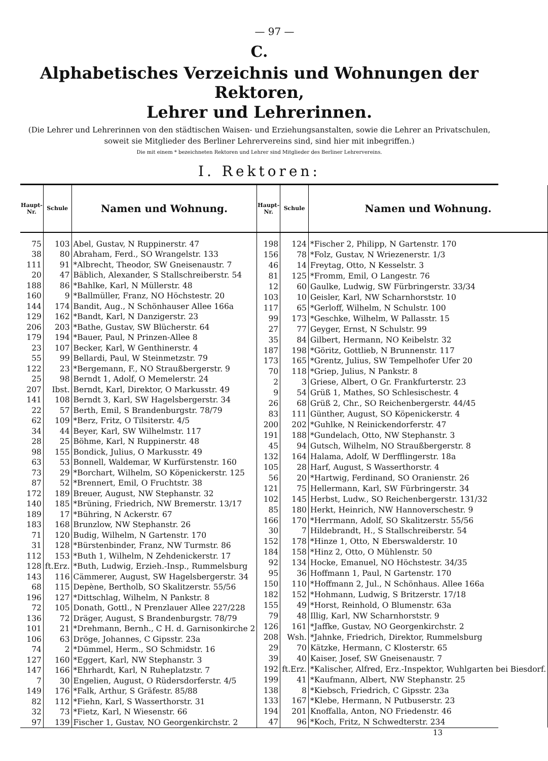— 97 —
C.
Alphabetisches Verzeichnis und Wohnungen der Rektoren,
Lehrer und Lehrerinnen.
(Die Lehrer und Lehrerinnen von den städtischen Waisen- und Erziehungsanstalten, sowie die Lehrer an Privatschulen, soweit sie Mitglieder des Berliner Lehrervereins sind, sind hier mit inbegriffen.)
Die mit einem * bezeichneten Rektoren und Lehrer sind Mitglieder des Berliner Lehrervereins.
I. Rektoren:
| Haupt-Nr. | Schule | Namen und Wohnung. |
| --- | --- | --- |
| 75 | 103 | Abel, Gustav, N Ruppinerstr. 47 |
| 38 | 80 | Abraham, Ferd., SO Wrangelstr. 133 |
| 111 | 91 | *Albrecht, Theodor, SW Gneisenaustr. 7 |
| 20 | 47 | Bäblich, Alexander, S Stallschreiberstr. 54 |
| 188 | 86 | *Bahlke, Karl, N Müllerstr. 48 |
| 160 | 9 | *Ballmüller, Franz, NO Höchstestr. 20 |
| 144 | 174 | Bandit, Aug., N Schönhauser Allee 166a |
| 129 | 162 | *Bandt, Karl, N Danzigerstr. 23 |
| 206 | 203 | *Bathe, Gustav, SW Blücherstr. 64 |
| 179 | 194 | *Bauer, Paul, N Prinzen-Allee 8 |
| 23 | 107 | Becker, Karl, W Genthinerstr. 4 |
| 55 | 99 | Bellardi, Paul, W Steinmetzstr. 79 |
| 122 | 23 | *Bergemann, F., NO Straußbergerstr. 9 |
| 25 | 98 | Berndt 1, Adolf, O Memelerstr. 24 |
| 207 | Ibst. | Berndt, Karl, Direktor, O Markusstr. 49 |
| 141 | 108 | Berndt 3, Karl, SW Hagelsbergerstr. 34 |
| 22 | 57 | Berth, Emil, S Brandenburgstr. 78/79 |
| 62 | 109 | *Berz, Fritz, O Tilsiterstr. 4/5 |
| 34 | 44 | Beyer, Karl, SW Wilhelmstr. 117 |
| 28 | 25 | Böhme, Karl, N Ruppinerstr. 48 |
| 98 | 155 | Bondick, Julius, O Markusstr. 49 |
| 63 | 53 | Bonnell, Waldemar, W Kurfürstenstr. 160 |
| 73 | 29 | *Borchart, Wilhelm, SO Köpenickerstr. 125 |
| 87 | 52 | *Brennert, Emil, O Fruchtstr. 38 |
| 172 | 189 | Breuer, August, NW Stephanstr. 32 |
| 140 | 185 | *Brüning, Friedrich, NW Bremerstr. 13/17 |
| 189 | 17 | *Bühring, N Ackerstr. 67 |
| 183 | 168 | Brunzlow, NW Stephanstr. 26 |
| 71 | 120 | Budig, Wilhelm, N Gartenstr. 170 |
| 31 | 128 | *Bürstenbinder, Franz, NW Turmstr. 86 |
| 112 | 153 | *Buth 1, Wilhelm, N Zehdenickerstr. 17 |
| 128 | ft.Erz. | *Buth, Ludwig, Erzieh.-Insp., Rummelsburg |
| 143 | 116 | Cämmerer, August, SW Hagelsbergerstr. 34 |
| 68 | 115 | Depène, Bertholb, SO Skalitzerstr. 55/56 |
| 196 | 127 | *Dittschlag, Wilhelm, N Pankstr. 8 |
| 72 | 105 | Donath, Gottl., N Prenzlauer Allee 227/228 |
| 136 | 72 | Dräger, August, S Brandenburgstr. 78/79 |
| 101 | 21 | *Drehmann, Bernh., C H. d. Garnisonkirche 2 |
| 106 | 63 | Dröge, Johannes, C Gipsstr. 23a |
| 74 | 2 | *Dümmel, Herm., SO Schmidstr. 16 |
| 127 | 160 | *Eggert, Karl, NW Stephanstr. 3 |
| 147 | 166 | *Ehrhardt, Karl, N Ruheplatzstr. 7 |
| 7 | 30 | Engelien, August, O Rüdersdorferstr. 4/5 |
| 149 | 176 | *Falk, Arthur, S Gräfestr. 85/88 |
| 82 | 112 | *Fiehn, Karl, S Wasserthorstr. 31 |
| 32 | 73 | *Fietz, Karl, N Wiesenstr. 66 |
| 97 | 139 | Fischer 1, Gustav, NO Georgenkirchstr. 2 |
| Haupt-Nr. | Schule | Namen und Wohnung. |
| --- | --- | --- |
| 198 | 124 | *Fischer 2, Philipp, N Gartenstr. 170 |
| 156 | 78 | *Folz, Gustav, N Wriezenerstr. 1/3 |
| 46 | 14 | Freytag, Otto, N Kesselstr. 3 |
| 81 | 125 | *Fromm, Emil, O Langestr. 76 |
| 12 | 60 | Gaulke, Ludwig, SW Fürbringerstr. 33/34 |
| 103 | 10 | Geisler, Karl, NW Scharnhorststr. 10 |
| 117 | 65 | *Gerloff, Wilhelm, N Schulstr. 100 |
| 99 | 173 | *Geschke, Wilhelm, W Pallasstr. 15 |
| 27 | 77 | Geyger, Ernst, N Schulstr. 99 |
| 35 | 84 | Gilbert, Hermann, NO Keibelstr. 32 |
| 187 | 198 | *Göritz, Gottlieb, N Brunnenstr. 117 |
| 173 | 165 | *Grentz, Julius, SW Tempelhofer Ufer 20 |
| 70 | 118 | *Griep, Julius, N Pankstr. 8 |
| 2 | 3 | Griese, Albert, O Gr. Frankfurterstr. 23 |
| 9 | 54 | Grüß 1, Mathes, SO Schlesischestr. 4 |
| 26 | 68 | Grüß 2, Chr., SO Reichenbergerstr. 44/45 |
| 83 | 111 | Günther, August, SO Köpenickerstr. 4 |
| 200 | 202 | *Guhlke, N Reinickendorferstr. 47 |
| 191 | 188 | *Gundelach, Otto, NW Stephanstr. 3 |
| 45 | 94 | Gutsch, Wilhelm, NO Straußbergerstr. 8 |
| 132 | 164 | Halama, Adolf, W Derfflingerstr. 18a |
| 105 | 28 | Harf, August, S Wasserthorstr. 4 |
| 56 | 20 | *Hartwig, Ferdinand, SO Oranienstr. 26 |
| 121 | 75 | Hellermann, Karl, SW Fürbringerstr. 34 |
| 102 | 145 | Herbst, Ludw., SO Reichenbergerstr. 131/32 |
| 85 | 180 | Herkt, Heinrich, NW Hannoverschestr. 9 |
| 166 | 170 | *Herrmann, Adolf, SO Skalitzerstr. 55/56 |
| 30 | 7 | Hildebrandt, H., S Stallschreiberstr. 54 |
| 152 | 178 | *Hinze 1, Otto, N Eberswalderstr. 10 |
| 184 | 158 | *Hinz 2, Otto, O Mühlenstr. 50 |
| 92 | 134 | Hocke, Emanuel, NO Höchstestr. 34/35 |
| 95 | 36 | Hoffmann 1, Paul, N Gartenstr. 170 |
| 150 | 110 | *Hoffmann 2, Jul., N Schönhaus. Allee 166a |
| 182 | 152 | *Hohmann, Ludwig, S Britzerstr. 17/18 |
| 155 | 49 | *Horst, Reinhold, O Blumenstr. 63a |
| 79 | 48 | Illig, Karl, NW Scharnhorststr. 9 |
| 126 | 161 | *Jaffke, Gustav, NO Georgenkirchstr. 2 |
| 208 | Wsh. | *Jahnke, Friedrich, Direktor, Rummelsburg |
| 29 | 70 | Kätzke, Hermann, C Klosterstr. 65 |
| 39 | 40 | Kaiser, Josef, SW Gneisenaustr. 7 |
| 192 | ft.Erz. | *Kalischer, Alfred, Erz.-Inspektor, Wuhlgarten bei Biesdorf. |
| 199 | 41 | *Kaufmann, Albert, NW Stephanstr. 25 |
| 138 | 8 | *Kiebsch, Friedrich, C Gipsstr. 23a |
| 133 | 167 | *Klebe, Hermann, N Putbuserstr. 23 |
| 194 | 201 | Knoffalla, Anton, NO Friedenstr. 46 |
| 47 | 96 | *Koch, Fritz, N Schwedterstr. 234 |
13